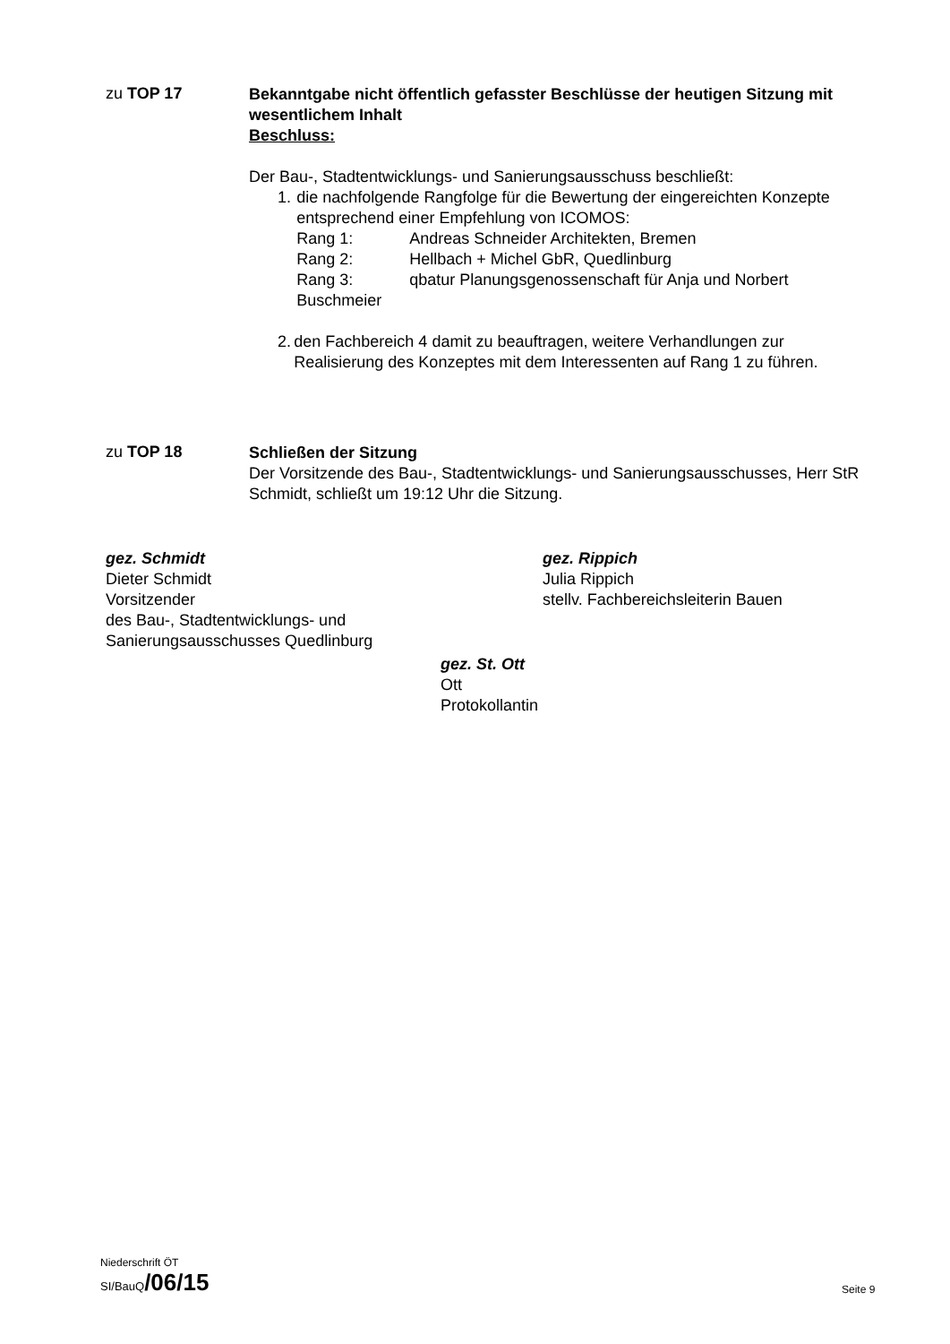zu TOP 17
Bekanntgabe nicht öffentlich gefasster Beschlüsse der heutigen Sitzung mit wesentlichem Inhalt
Beschluss:
Der Bau-, Stadtentwicklungs- und Sanierungsausschuss beschließt:
1. die nachfolgende Rangfolge für die Bewertung der eingereichten Konzepte entsprechend einer Empfehlung von ICOMOS:
Rang 1: Andreas Schneider Architekten, Bremen
Rang 2: Hellbach + Michel GbR, Quedlinburg
Rang 3: qbatur Planungsgenossenschaft für Anja und Norbert
Buschmeier
2. den Fachbereich 4 damit zu beauftragen, weitere Verhandlungen zur Realisierung des Konzeptes mit dem Interessenten auf Rang 1 zu führen.
zu TOP 18
Schließen der Sitzung
Der Vorsitzende des Bau-, Stadtentwicklungs- und Sanierungsausschusses, Herr StR Schmidt, schließt um 19:12 Uhr die Sitzung.
gez. Schmidt
Dieter Schmidt
Vorsitzender
des Bau-, Stadtentwicklungs- und
Sanierungsausschusses Quedlinburg
gez. Rippich
Julia Rippich
stellv. Fachbereichsleiterin Bauen
gez. St. Ott
Ott
Protokollantin
Niederschrift ÖT
SI/BauQ/06/15
Seite 9